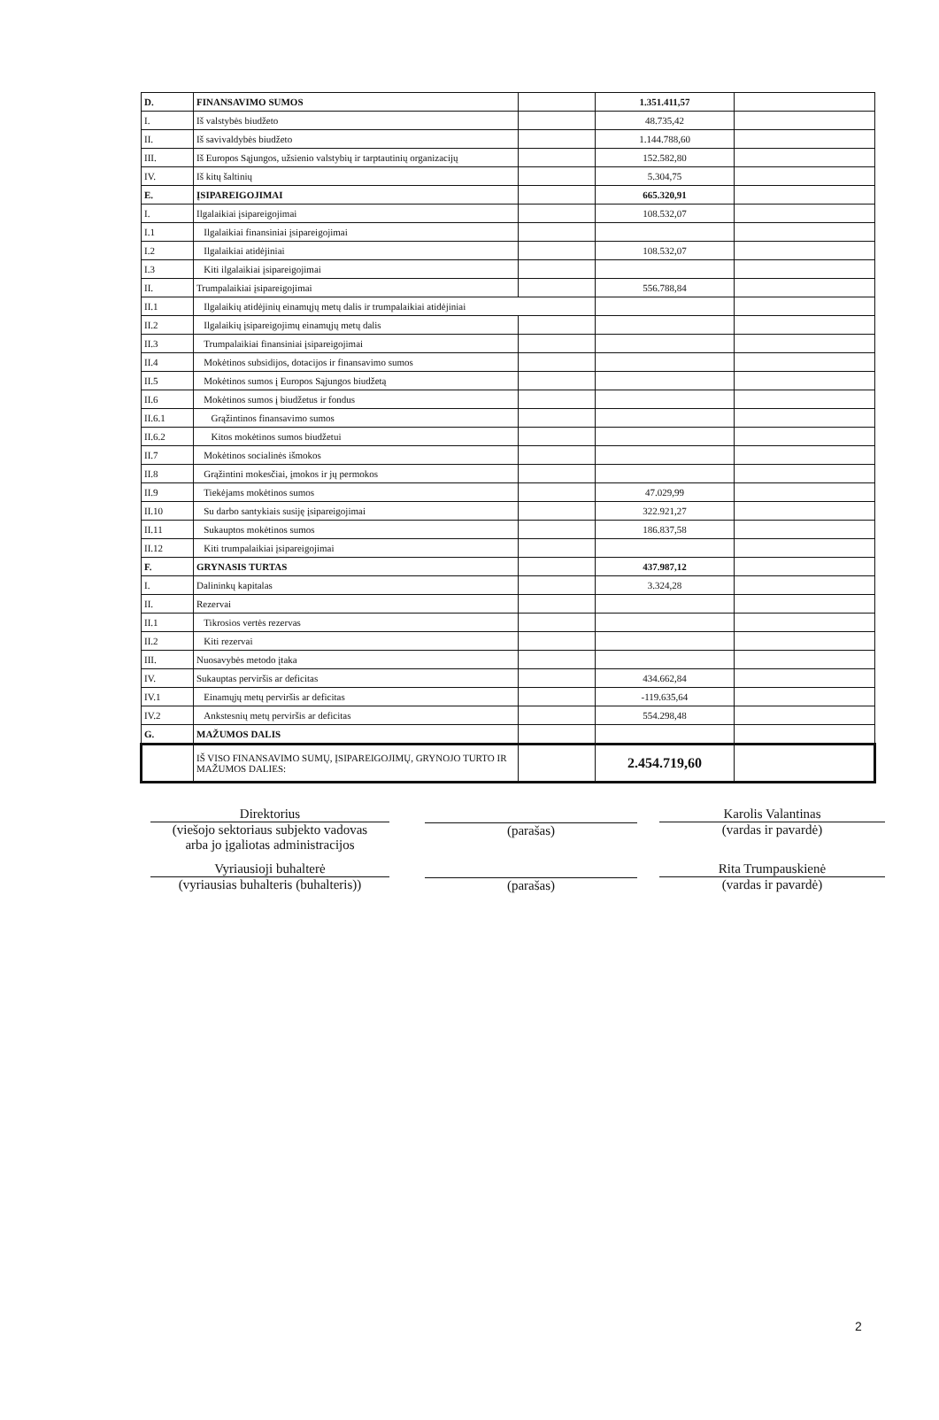| D. | FINANSAVIMO SUMOS | | 1.351.411,57 | |
| I. | Iš valstybės biudžeto | | 48.735,42 | |
| II. | Iš savivaldybės biudžeto | | 1.144.788,60 | |
| III. | Iš Europos Sąjungos, užsienio valstybių ir tarptautinių organizacijų | | 152.582,80 | |
| IV. | Iš kitų šaltinių | | 5.304,75 | |
| E. | ĮSIPAREIGOJIMAI | | 665.320,91 | |
| I. | Ilgalaikiai įsipareigojimai | | 108.532,07 | |
| I.1 | Ilgalaikiai finansiniai įsipareigojimai | | | |
| I.2 | Ilgalaikiai atidėjiniai | | 108.532,07 | |
| I.3 | Kiti ilgalaikiai įsipareigojimai | | | |
| II. | Trumpalaikiai įsipareigojimai | | 556.788,84 | |
| II.1 | Ilgalaikių atidėjinių einamųjų metų dalis ir trumpalaikiai atidėjiniai | | | |
| II.2 | Ilgalaikių įsipareigojimų einamųjų metų dalis | | | |
| II.3 | Trumpalaikiai finansiniai įsipareigojimai | | | |
| II.4 | Mokėtinos subsidijos, dotacijos ir finansavimo sumos | | | |
| II.5 | Mokėtinos sumos į Europos Sąjungos biudžetą | | | |
| II.6 | Mokėtinos sumos į biudžetus ir fondus | | | |
| II.6.1 | Grąžintinos finansavimo sumos | | | |
| II.6.2 | Kitos mokėtinos sumos biudžetui | | | |
| II.7 | Mokėtinos socialinės išmokos | | | |
| II.8 | Grąžintini mokesčiai, įmokos ir jų permokos | | | |
| II.9 | Tiekėjams mokėtinos sumos | | 47.029,99 | |
| II.10 | Su darbo santykiais susiję įsipareigojimai | | 322.921,27 | |
| II.11 | Sukauptos mokėtinos sumos | | 186.837,58 | |
| II.12 | Kiti trumpalaikiai įsipareigojimai | | | |
| F. | GRYNASIS TURTAS | | 437.987,12 | |
| I. | Dalininkų kapitalas | | 3.324,28 | |
| II. | Rezervai | | | |
| II.1 | Tikrosios vertės rezervas | | | |
| II.2 | Kiti rezervai | | | |
| III. | Nuosavybės metodo įtaka | | | |
| IV. | Sukauptas perviršis ar deficitas | | 434.662,84 | |
| IV.1 | Einamųjų metų perviršis ar deficitas | | -119.635,64 | |
| IV.2 | Ankstesnių metų perviršis ar deficitas | | 554.298,48 | |
| G. | MAŽUMOS DALIS | | | |
| | IŠ VISO FINANSAVIMO SUMŲ, ĮSIPAREIGOJIMŲ, GRYNOJO TURTO IR MAŽUMOS DALIES: | | 2.454.719,60 | |
Direktorius
(viešojo sektoriaus subjekto vadovas
arba jo įgaliotas administracijos
(parašas)
Karolis Valantinas
(vardas ir pavardė)
Vyriausioji buhalterė
(vyriausias buhalteris (buhalteris))
(parašas)
Rita Trumpauskienė
(vardas ir pavardė)
2